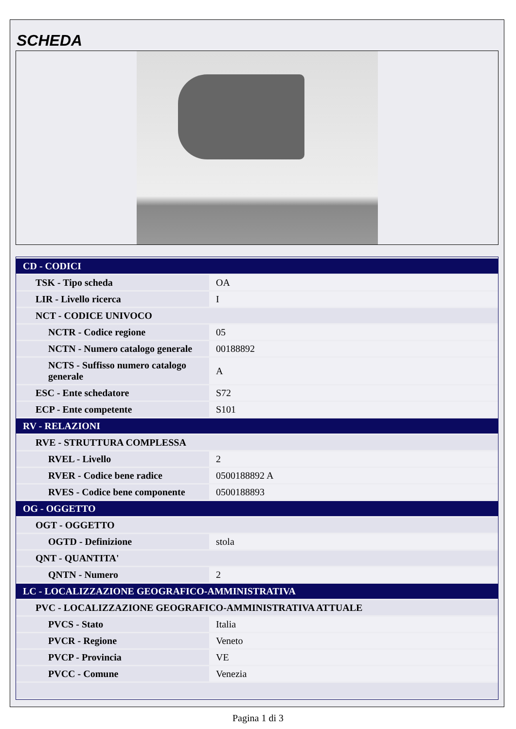SCHEDA
| CD - CODICI | |
| TSK - Tipo scheda | OA |
| LIR - Livello ricerca | I |
| NCT - CODICE UNIVOCO | |
| NCTR - Codice regione | 05 |
| NCTN - Numero catalogo generale | 00188892 |
| NCTS - Suffisso numero catalogo generale | A |
| ESC - Ente schedatore | S72 |
| ECP - Ente competente | S101 |
| RV - RELAZIONI | |
| RVE - STRUTTURA COMPLESSA | |
| RVEL - Livello | 2 |
| RVER - Codice bene radice | 0500188892 A |
| RVES - Codice bene componente | 0500188893 |
| OG - OGGETTO | |
| OGT - OGGETTO | |
| OGTD - Definizione | stola |
| QNT - QUANTITA' | |
| QNTN - Numero | 2 |
| LC - LOCALIZZAZIONE GEOGRAFICO-AMMINISTRATIVA | |
| PVC - LOCALIZZAZIONE GEOGRAFICO-AMMINISTRATIVA ATTUALE | |
| PVCS - Stato | Italia |
| PVCR - Regione | Veneto |
| PVCP - Provincia | VE |
| PVCC - Comune | Venezia |
Pagina 1 di 3